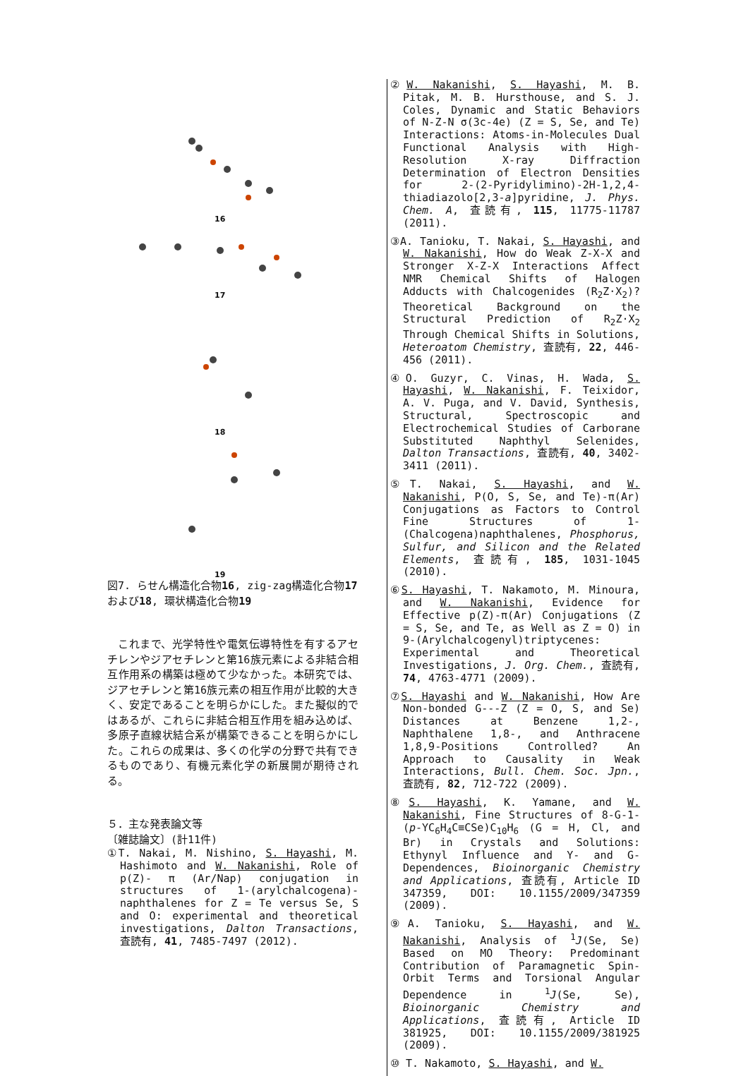16
17
18
19
図7. らせん構造化合物16, zig-zag構造化合物17および18, 環状構造化合物19
これまで、光学特性や電気伝導特性を有するアセチレンやジアセチレンと第16族元素による非結合相互作用系の構築は極めて少なかった。本研究では、ジアセチレンと第16族元素の相互作用が比較的大きく、安定であることを明らかにした。また擬似的ではあるが、これらに非結合相互作用を組み込めば、多原子直線状結合系が構築できることを明らかにした。これらの成果は、多くの化学の分野で共有できるものであり、有機元素化学の新展開が期待される。
５．主な発表論文等
〔雑誌論文〕(計11件)
①T. Nakai, M. Nishino, S. Hayashi, M. Hashimoto and W. Nakanishi, Role of p(Z)- π (Ar/Nap) conjugation in structures of 1-(arylchalcogena)-naphthalenes for Z = Te versus Se, S and O: experimental and theoretical investigations, Dalton Transactions, 査読有, 41, 7485-7497 (2012).
②W. Nakanishi, S. Hayashi, M. B. Pitak, M. B. Hursthouse, and S. J. Coles, Dynamic and Static Behaviors of N-Z-N σ(3c-4e) (Z = S, Se, and Te) Interactions: Atoms-in-Molecules Dual Functional Analysis with High-Resolution X-ray Diffraction Determination of Electron Densities for 2-(2-Pyridylimino)-2H-1,2,4-thiadiazolo[2,3-a]pyridine, J. Phys. Chem. A, 査読有, 115, 11775-11787 (2011).
③A. Tanioku, T. Nakai, S. Hayashi, and W. Nakanishi, How do Weak Z-X-X and Stronger X-Z-X Interactions Affect NMR Chemical Shifts of Halogen Adducts with Chalcogenides (R<sub>2</sub>Z·X<sub>2</sub>)? Theoretical Background on the Structural Prediction of R<sub>2</sub>Z·X<sub>2</sub> Through Chemical Shifts in Solutions, Heteroatom Chemistry, 査読有, 22, 446-456 (2011).
④O. Guzyr, C. Vinas, H. Wada, S. Hayashi, W. Nakanishi, F. Teixidor, A. V. Puga, and V. David, Synthesis, Structural, Spectroscopic and Electrochemical Studies of Carborane Substituted Naphthyl Selenides, Dalton Transactions, 査読有, 40, 3402-3411 (2011).
⑤T. Nakai, S. Hayashi, and W. Nakanishi, P(O, S, Se, and Te)-π(Ar) Conjugations as Factors to Control Fine Structures of 1-(Chalcogena)naphthalenes, Phosphorus, Sulfur, and Silicon and the Related Elements, 査読有, 185, 1031-1045 (2010).
⑥S. Hayashi, T. Nakamoto, M. Minoura, and W. Nakanishi, Evidence for Effective p(Z)-π(Ar) Conjugations (Z = S, Se, and Te, as Well as Z = O) in 9-(Arylchalcogenyl)triptycenes: Experimental and Theoretical Investigations, J. Org. Chem., 査読有, 74, 4763-4771 (2009).
⑦S. Hayashi and W. Nakanishi, How Are Non-bonded G---Z (Z = O, S, and Se) Distances at Benzene 1,2-, Naphthalene 1,8-, and Anthracene 1,8,9-Positions Controlled? An Approach to Causality in Weak Interactions, Bull. Chem. Soc. Jpn., 査読有, 82, 712-722 (2009).
⑧S. Hayashi, K. Yamane, and W. Nakanishi, Fine Structures of 8-G-1-(p-YC<sub>6</sub>H<sub>4</sub>C≡CSe)C<sub>10</sub>H<sub>6</sub> (G = H, Cl, and Br) in Crystals and Solutions: Ethynyl Influence and Y- and G-Dependences, Bioinorganic Chemistry and Applications, 査読有, Article ID 347359, DOI: 10.1155/2009/347359 (2009).
⑨A. Tanioku, S. Hayashi, and W. Nakanishi, Analysis of <sup>1</sup>J(Se, Se) Based on MO Theory: Predominant Contribution of Paramagnetic Spin-Orbit Terms and Torsional Angular Dependence in <sup>1</sup>J(Se, Se), Bioinorganic Chemistry and Applications, 査読有, Article ID 381925, DOI: 10.1155/2009/381925 (2009).
⑩ T. Nakamoto, S. Hayashi, and W.